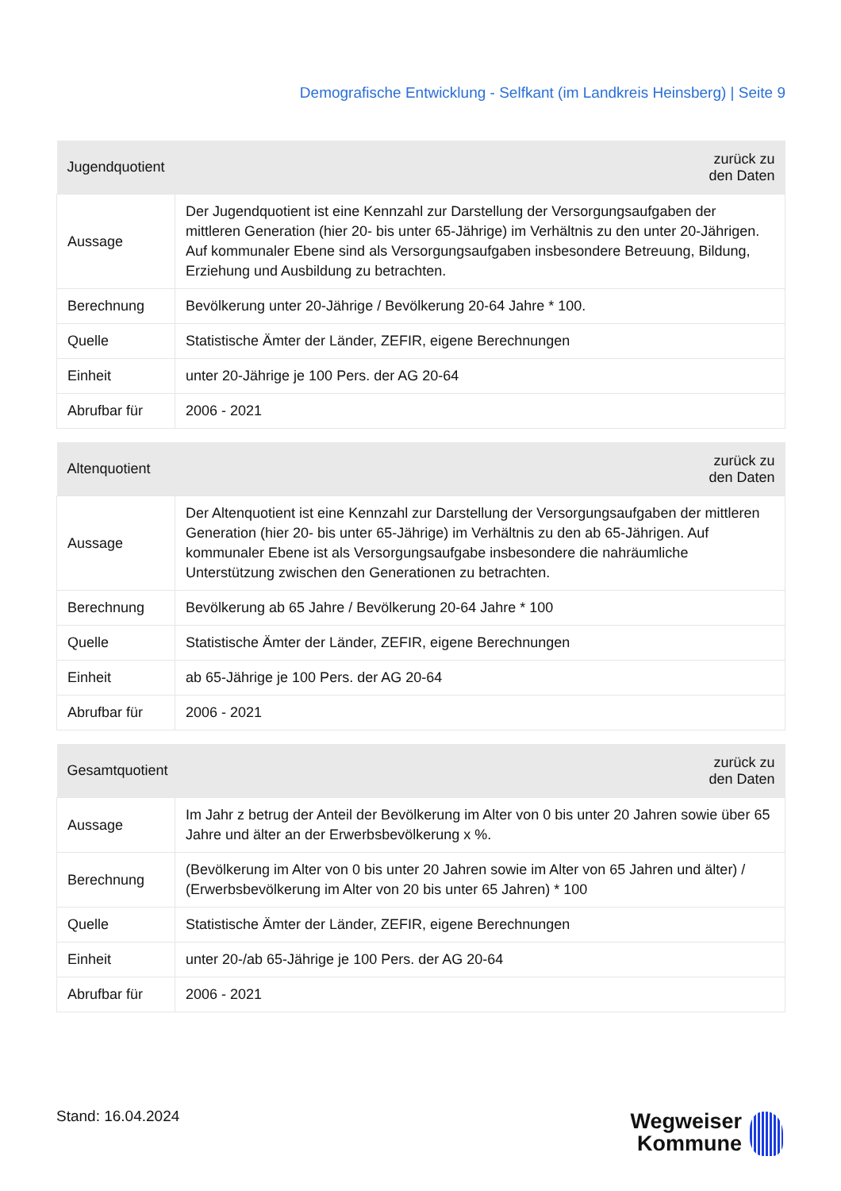Demografische Entwicklung - Selfkant (im Landkreis Heinsberg) | Seite 9
| Jugendquotient | | zurück zu den Daten |
| --- | --- | --- |
| Aussage | Der Jugendquotient ist eine Kennzahl zur Darstellung der Versorgungsaufgaben der mittleren Generation (hier 20- bis unter 65-Jährige) im Verhältnis zu den unter 20-Jährigen. Auf kommunaler Ebene sind als Versorgungsaufgaben insbesondere Betreuung, Bildung, Erziehung und Ausbildung zu betrachten. | |
| Berechnung | Bevölkerung unter 20-Jährige / Bevölkerung 20-64 Jahre * 100. | |
| Quelle | Statistische Ämter der Länder, ZEFIR, eigene Berechnungen | |
| Einheit | unter 20-Jährige je 100 Pers. der AG 20-64 | |
| Abrufbar für | 2006 - 2021 | |
| Altenquotient | | zurück zu den Daten |
| --- | --- | --- |
| Aussage | Der Altenquotient ist eine Kennzahl zur Darstellung der Versorgungsaufgaben der mittleren Generation (hier 20- bis unter 65-Jährige) im Verhältnis zu den ab 65-Jährigen. Auf kommunaler Ebene ist als Versorgungsaufgabe insbesondere die nahräumliche Unterstützung zwischen den Generationen zu betrachten. | |
| Berechnung | Bevölkerung ab 65 Jahre / Bevölkerung 20-64 Jahre * 100 | |
| Quelle | Statistische Ämter der Länder, ZEFIR, eigene Berechnungen | |
| Einheit | ab 65-Jährige je 100 Pers. der AG 20-64 | |
| Abrufbar für | 2006 - 2021 | |
| Gesamtquotient | | zurück zu den Daten |
| --- | --- | --- |
| Aussage | Im Jahr z betrug der Anteil der Bevölkerung im Alter von 0 bis unter 20 Jahren sowie über 65 Jahre und älter an der Erwerbsbevölkerung x %. | |
| Berechnung | (Bevölkerung im Alter von 0 bis unter 20 Jahren sowie im Alter von 65 Jahren und älter) / (Erwerbsbevölkerung im Alter von 20 bis unter 65 Jahren) * 100 | |
| Quelle | Statistische Ämter der Länder, ZEFIR, eigene Berechnungen | |
| Einheit | unter 20-/ab 65-Jährige je 100 Pers. der AG 20-64 | |
| Abrufbar für | 2006 - 2021 | |
Stand: 16.04.2024
Wegweiser
Kommune